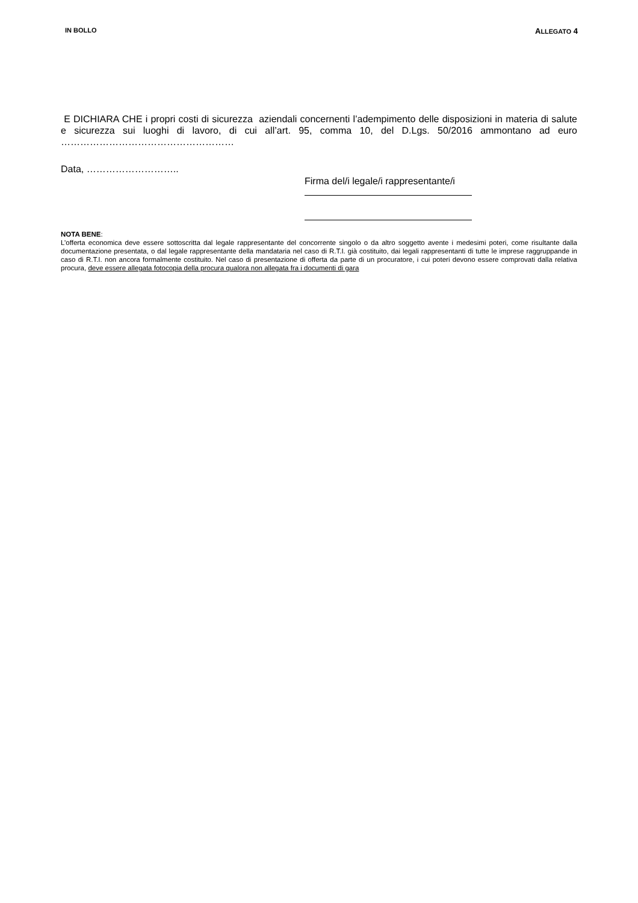IN BOLLO ALLEGATO 4
E DICHIARA CHE i propri costi di sicurezza aziendali concernenti l’adempimento delle disposizioni in materia di salute e sicurezza sui luoghi di lavoro, di cui all’art. 95, comma 10, del D.Lgs. 50/2016 ammontano ad euro ………………………………………………
Data, ………………………..
Firma del/i legale/i rappresentante/i
NOTA BENE:
L’offerta economica deve essere sottoscritta dal legale rappresentante del concorrente singolo o da altro soggetto avente i medesimi poteri, come risultante dalla documentazione presentata, o dal legale rappresentante della mandataria nel caso di R.T.I. già costituito, dai legali rappresentanti di tutte le imprese raggruppande in caso di R.T.I. non ancora formalmente costituito. Nel caso di presentazione di offerta da parte di un procuratore, i cui poteri devono essere comprovati dalla relativa procura, deve essere allegata fotocopia della procura qualora non allegata fra i documenti di gara